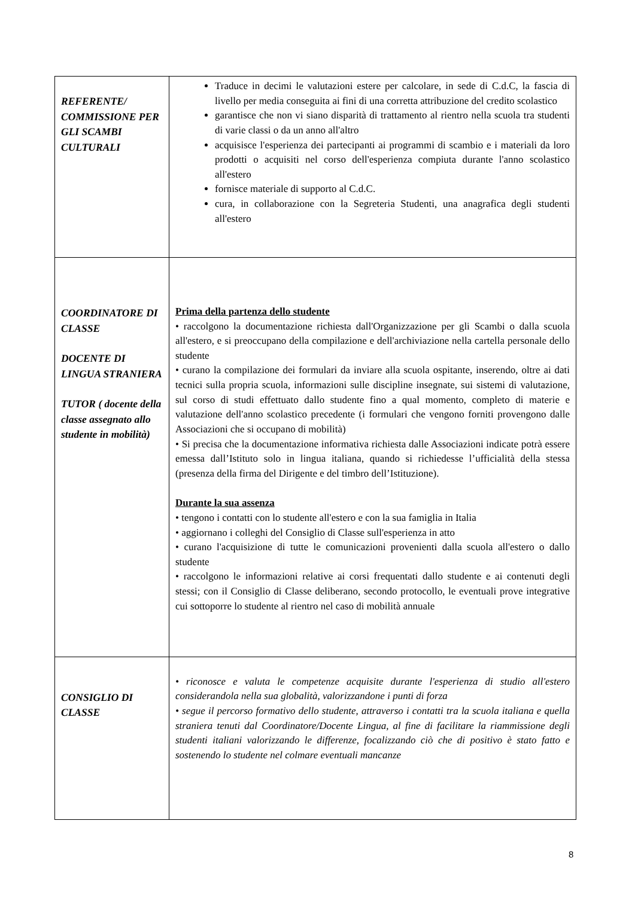| REFERENTE/ COMMISSIONE PER GLI SCAMBI CULTURALI | Traduce in decimi le valutazioni estere per calcolare, in sede di C.d.C, la fascia di livello per media conseguita ai fini di una corretta attribuzione del credito scolastico garantisce che non vi siano disparità di trattamento al rientro nella scuola tra studenti di varie classi o da un anno all'altro acquisisce l'esperienza dei partecipanti ai programmi di scambio e i materiali da loro prodotti o acquisiti nel corso dell'esperienza compiuta durante l'anno scolastico all'estero fornisce materiale di supporto al C.d.C. cura, in collaborazione con la Segreteria Studenti, una anagrafica degli studenti all'estero |
| COORDINATORE DI CLASSE DOCENTE DI LINGUA STRANIERA TUTOR ( docente della classe assegnato allo studente in mobilità) | Prima della partenza dello studente • raccolgono la documentazione richiesta dall'Organizzazione per gli Scambi o dalla scuola all'estero, e si preoccupano della compilazione e dell'archiviazione nella cartella personale dello studente • curano la compilazione dei formulari da inviare alla scuola ospitante, inserendo, oltre ai dati tecnici sulla propria scuola, informazioni sulle discipline insegnate, sui sistemi di valutazione, sul corso di studi effettuato dallo studente fino a qual momento, completo di materie e valutazione dell'anno scolastico precedente (i formulari che vengono forniti provengono dalle Associazioni che si occupano di mobilità) • Si precisa che la documentazione informativa richiesta dalle Associazioni indicate potrà essere emessa dall’Istituto solo in lingua italiana, quando si richiedesse l’ufficialità della stessa (presenza della firma del Dirigente e del timbro dell’Istituzione). Durante la sua assenza • tengono i contatti con lo studente all'estero e con la sua famiglia in Italia • aggiornano i colleghi del Consiglio di Classe sull'esperienza in atto • curano l'acquisizione di tutte le comunicazioni provenienti dalla scuola all'estero o dallo studente • raccolgono le informazioni relative ai corsi frequentati dallo studente e ai contenuti degli stessi; con il Consiglio di Classe deliberano, secondo protocollo, le eventuali prove integrative cui sottoporre lo studente al rientro nel caso di mobilità annuale |
| CONSIGLIO DI CLASSE | • riconosce e valuta le competenze acquisite durante l'esperienza di studio all'estero considerandola nella sua globalità, valorizzandone i punti di forza • segue il percorso formativo dello studente, attraverso i contatti tra la scuola italiana e quella straniera tenuti dal Coordinatore/Docente Lingua, al fine di facilitare la riammissione degli studenti italiani valorizzando le differenze, focalizzando ciò che di positivo è stato fatto e sostenendo lo studente nel colmare eventuali mancanze |
8